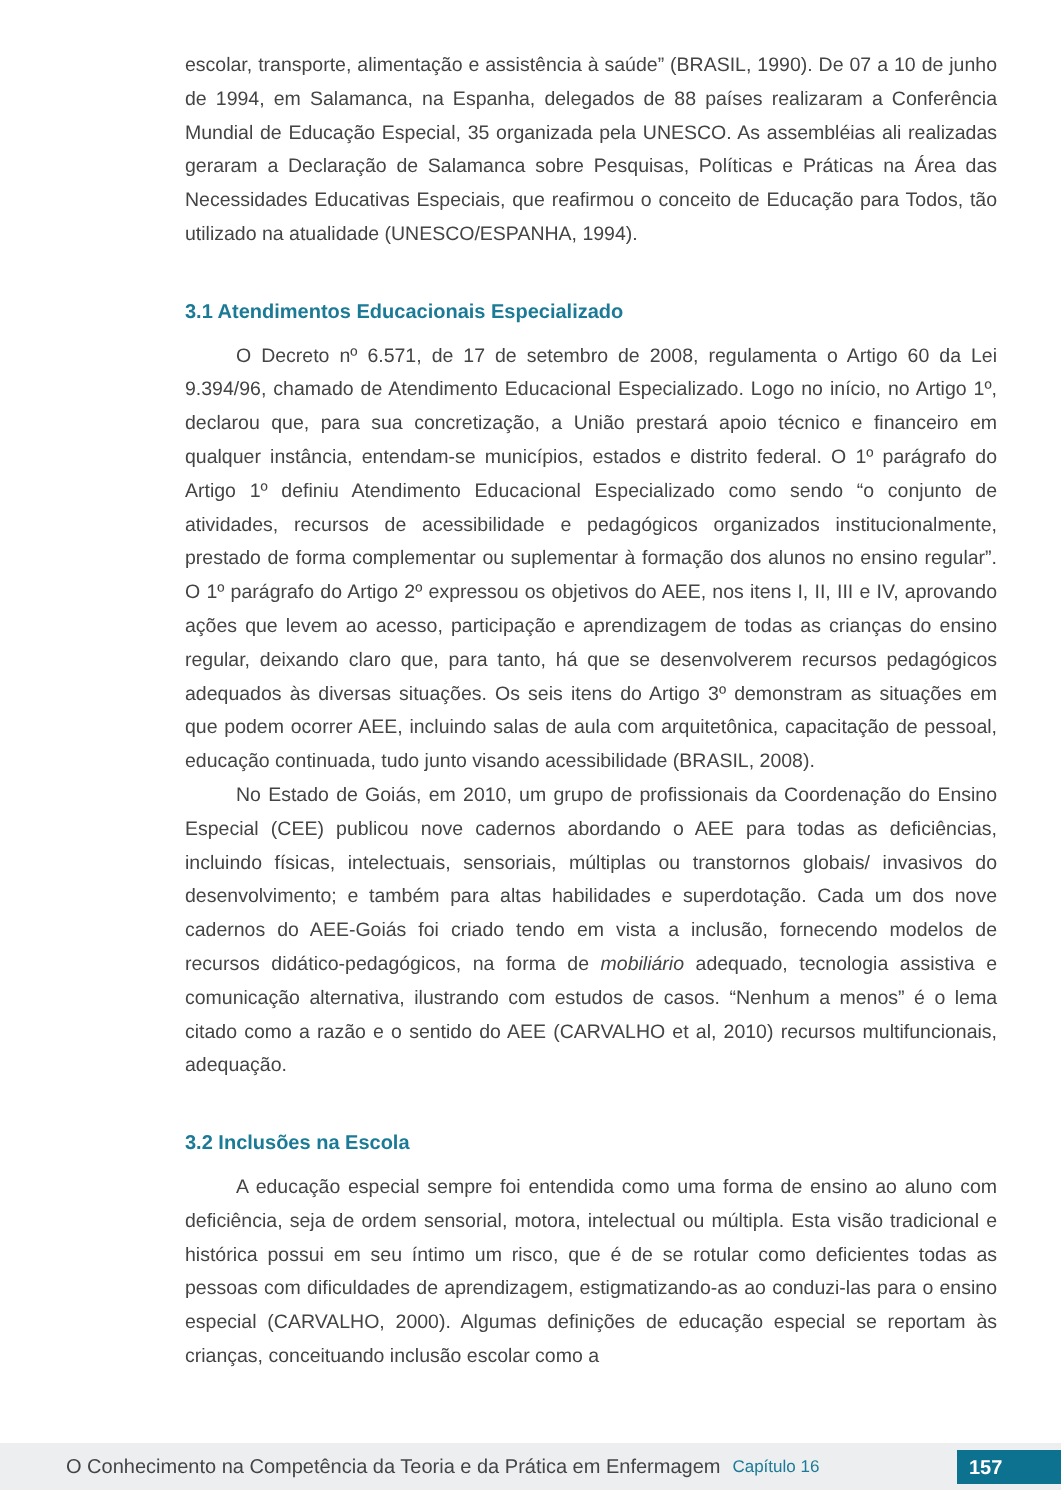escolar, transporte, alimentação e assistência à saúde” (BRASIL, 1990). De 07 a 10 de junho de 1994, em Salamanca, na Espanha, delegados de 88 países realizaram a Conferência Mundial de Educação Especial, 35 organizada pela UNESCO. As assembléias ali realizadas geraram a Declaração de Salamanca sobre Pesquisas, Políticas e Práticas na Área das Necessidades Educativas Especiais, que reafirmou o conceito de Educação para Todos, tão utilizado na atualidade (UNESCO/ESPANHA, 1994).
3.1 Atendimentos Educacionais Especializado
O Decreto nº 6.571, de 17 de setembro de 2008, regulamenta o Artigo 60 da Lei 9.394/96, chamado de Atendimento Educacional Especializado. Logo no início, no Artigo 1º, declarou que, para sua concretização, a União prestará apoio técnico e financeiro em qualquer instância, entendam-se municípios, estados e distrito federal. O 1º parágrafo do Artigo 1º definiu Atendimento Educacional Especializado como sendo “o conjunto de atividades, recursos de acessibilidade e pedagógicos organizados institucionalmente, prestado de forma complementar ou suplementar à formação dos alunos no ensino regular”. O 1º parágrafo do Artigo 2º expressou os objetivos do AEE, nos itens I, II, III e IV, aprovando ações que levem ao acesso, participação e aprendizagem de todas as crianças do ensino regular, deixando claro que, para tanto, há que se desenvolverem recursos pedagógicos adequados às diversas situações. Os seis itens do Artigo 3º demonstram as situações em que podem ocorrer AEE, incluindo salas de aula com arquitetônica, capacitação de pessoal, educação continuada, tudo junto visando acessibilidade (BRASIL, 2008).
No Estado de Goiás, em 2010, um grupo de profissionais da Coordenação do Ensino Especial (CEE) publicou nove cadernos abordando o AEE para todas as deficiências, incluindo físicas, intelectuais, sensoriais, múltiplas ou transtornos globais/ invasivos do desenvolvimento; e também para altas habilidades e superdotação. Cada um dos nove cadernos do AEE-Goiás foi criado tendo em vista a inclusão, fornecendo modelos de recursos didático-pedagógicos, na forma de mobiliário adequado, tecnologia assistiva e comunicação alternativa, ilustrando com estudos de casos. “Nenhum a menos” é o lema citado como a razão e o sentido do AEE (CARVALHO et al, 2010) recursos multifuncionais, adequação.
3.2 Inclusões na Escola
A educação especial sempre foi entendida como uma forma de ensino ao aluno com deficiência, seja de ordem sensorial, motora, intelectual ou múltipla. Esta visão tradicional e histórica possui em seu íntimo um risco, que é de se rotular como deficientes todas as pessoas com dificuldades de aprendizagem, estigmatizando-as ao conduzi-las para o ensino especial (CARVALHO, 2000). Algumas definições de educação especial se reportam às crianças, conceituando inclusão escolar como a
O Conhecimento na Competência da Teoria e da Prática em Enfermagem Capítulo 16 157